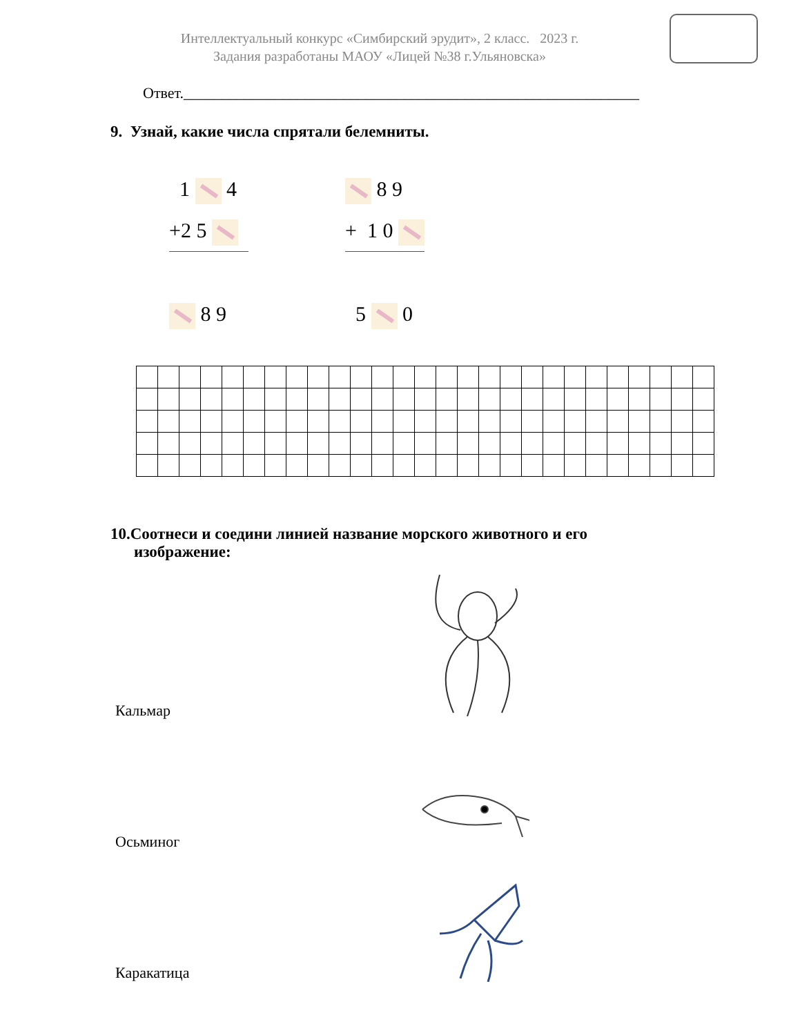Интеллектуальный конкурс «Симбирский эрудит», 2 класс. 2023 г.
Задания разработаны МАОУ «Лицей №38 г.Ульяновска»
Ответ.____________________________________________________________
9. Узнай, какие числа спрятали белемниты.
1 4
+2 5
8 9
8 9
+ 1 0
5 0
10.Соотнеси и соедини линией название морского животного и его
изображение:
Кальмар
Осьминог
Каракатица